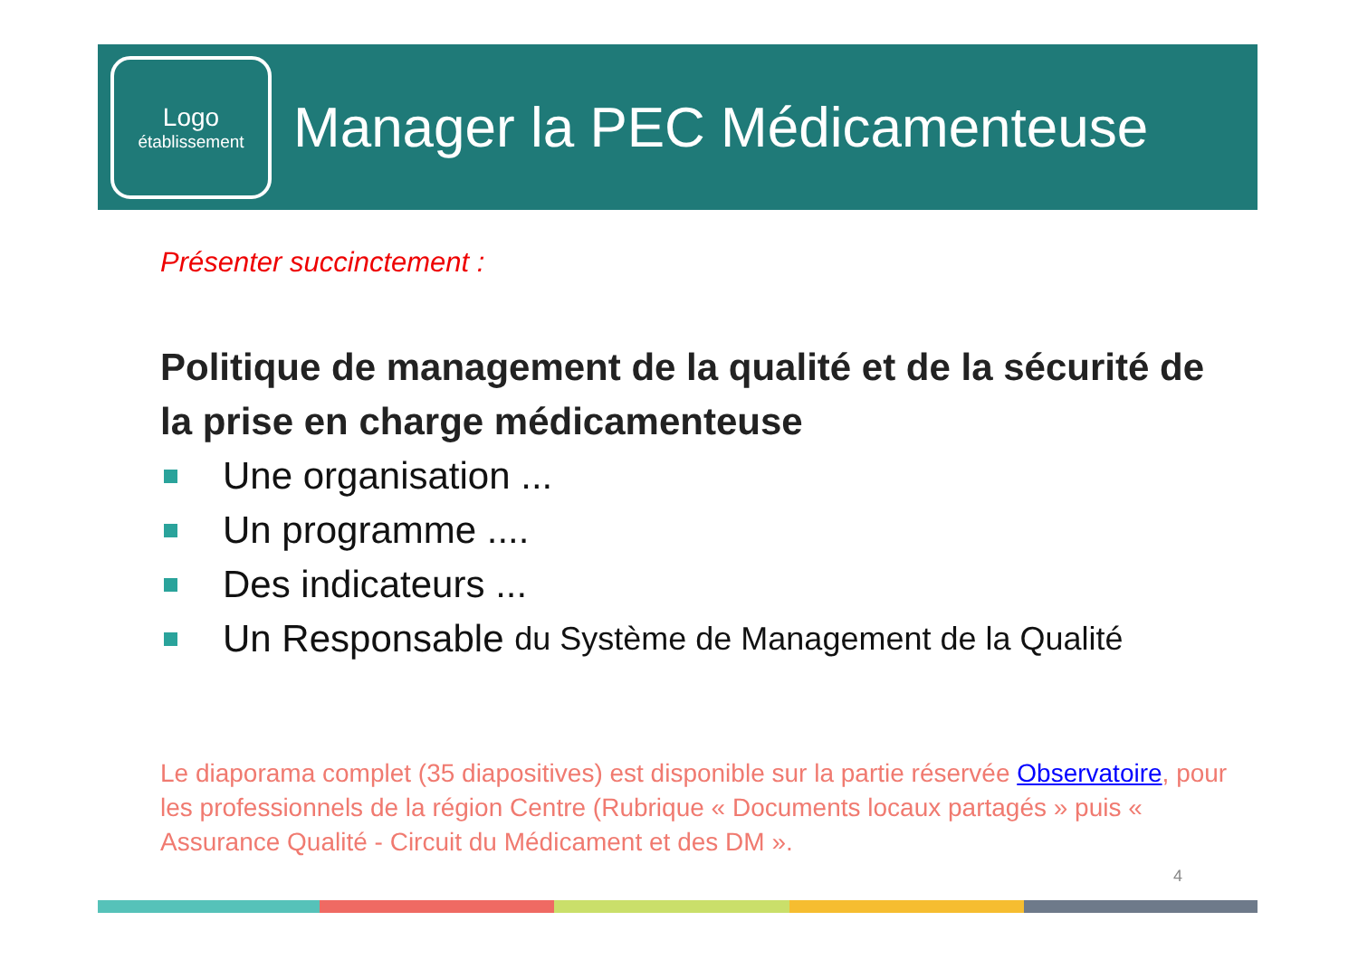Logo
établissement
Manager la PEC Médicamenteuse
Présenter succinctement :
Politique de management de la qualité et de la sécurité de la prise en charge médicamenteuse
Une organisation ...
Un programme ....
Des indicateurs ...
Un Responsable du Système de Management de la Qualité
Le diaporama complet (35 diapositives) est disponible sur la partie réservée Observatoire, pour les professionnels de la région Centre (Rubrique « Documents locaux partagés » puis « Assurance Qualité - Circuit du Médicament et des DM ».
4